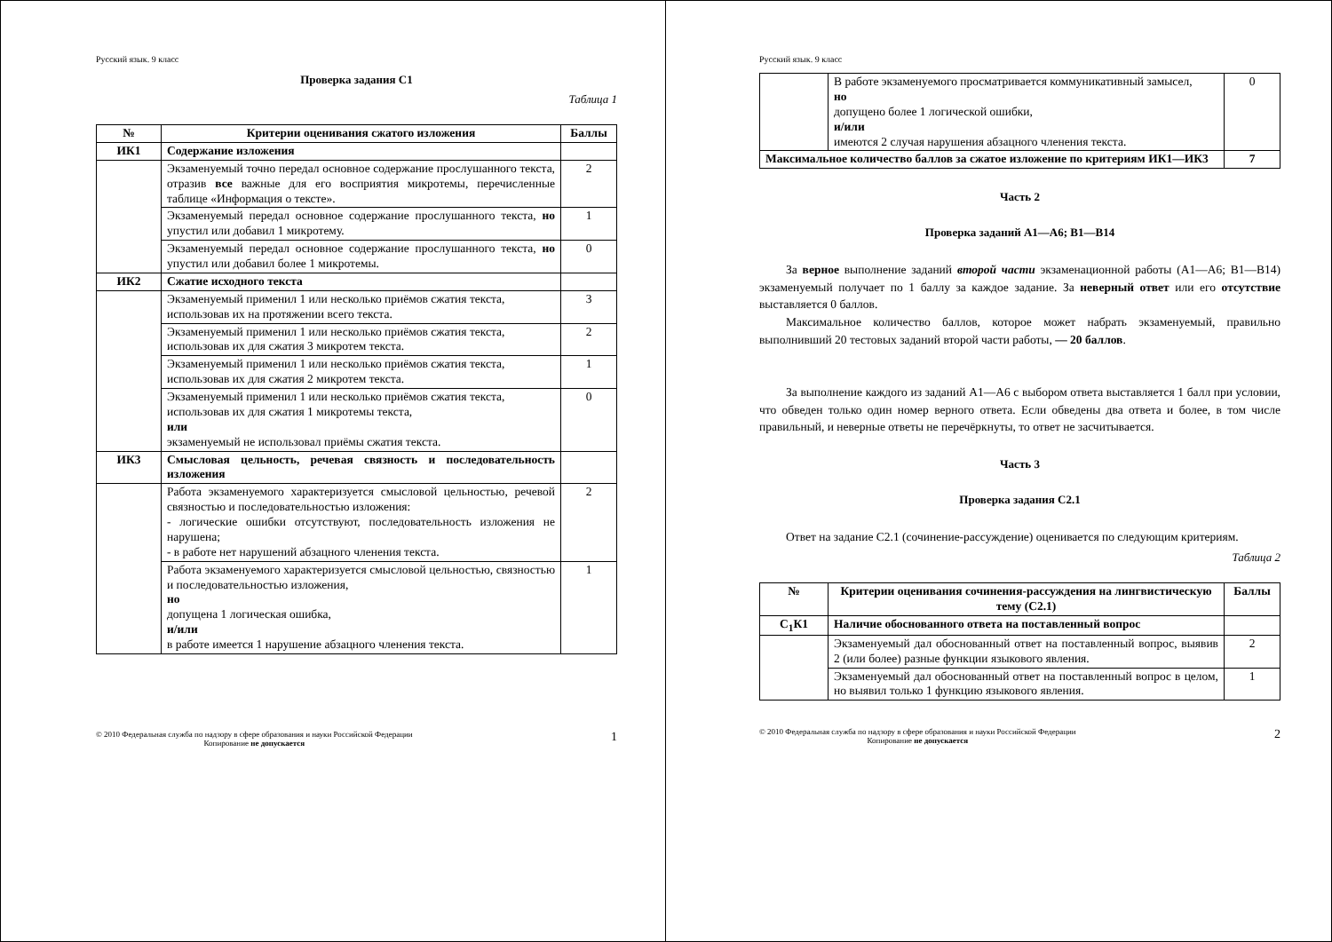Русский язык. 9 класс
Проверка задания С1
Таблица 1
| № | Критерии оценивания сжатого изложения | Баллы |
| --- | --- | --- |
| ИК1 | Содержание изложения | |
| | Экзаменуемый точно передал основное содержание прослушанного текста, отразив все важные для его восприятия микротемы, перечисленные таблице «Информация о тексте». | 2 |
| | Экзаменуемый передал основное содержание прослушанного текста, но упустил или добавил 1 микротему. | 1 |
| | Экзаменуемый передал основное содержание прослушанного текста, но упустил или добавил более 1 микротемы. | 0 |
| ИК2 | Сжатие исходного текста | |
| | Экзаменуемый применил 1 или несколько приёмов сжатия текста, использовав их на протяжении всего текста. | 3 |
| | Экзаменуемый применил 1 или несколько приёмов сжатия текста, использовав их для сжатия 3 микротем текста. | 2 |
| | Экзаменуемый применил 1 или несколько приёмов сжатия текста, использовав их для сжатия 2 микротем текста. | 1 |
| | Экзаменуемый применил 1 или несколько приёмов сжатия текста, использовав их для сжатия 1 микротемы текста, или экзаменуемый не использовал приёмы сжатия текста. | 0 |
| ИК3 | Смысловая цельность, речевая связность и последовательность изложения | |
| | Работа экзаменуемого характеризуется смысловой цельностью, речевой связностью и последовательностью изложения: - логические ошибки отсутствуют, последовательность изложения не нарушена; - в работе нет нарушений абзацного членения текста. | 2 |
| | Работа экзаменуемого характеризуется смысловой цельностью, связностью и последовательностью изложения, но допущена 1 логическая ошибка, и/или в работе имеется 1 нарушение абзацного членения текста. | 1 |
© 2010 Федеральная служба по надзору в сфере образования и науки Российской Федерации
Копирование не допускается 1
Русский язык. 9 класс
| | В работе экзаменуемого просматривается коммуникативный замысел, но допущено более 1 логической ошибки, и/или имеются 2 случая нарушения абзацного членения текста. | 0 |
| Максимальное количество баллов за сжатое изложение по критериям ИК1—ИК3 | | 7 |
Часть 2
Проверка заданий А1—А6; В1—В14
За верное выполнение заданий второй части экзаменационной работы (А1—А6; В1—В14) экзаменуемый получает по 1 баллу за каждое задание. За неверный ответ или его отсутствие выставляется 0 баллов.
Максимальное количество баллов, которое может набрать экзаменуемый, правильно выполнивший 20 тестовых заданий второй части работы, — 20 баллов.
За выполнение каждого из заданий А1—А6 с выбором ответа выставляется 1 балл при условии, что обведен только один номер верного ответа. Если обведены два ответа и более, в том числе правильный, и неверные ответы не перечёркнуты, то ответ не засчитывается.
Часть 3
Проверка задания С2.1
Ответ на задание С2.1 (сочинение-рассуждение) оценивается по следующим критериям.
Таблица 2
| № | Критерии оценивания сочинения-рассуждения на лингвистическую тему (С2.1) | Баллы |
| --- | --- | --- |
| С<sub>1</sub>К1 | Наличие обоснованного ответа на поставленный вопрос | |
| | Экзаменуемый дал обоснованный ответ на поставленный вопрос, выявив 2 (или более) разные функции языкового явления. | 2 |
| | Экзаменуемый дал обоснованный ответ на поставленный вопрос в целом, но выявил только 1 функцию языкового явления. | 1 |
© 2010 Федеральная служба по надзору в сфере образования и науки Российской Федерации
Копирование не допускается 2